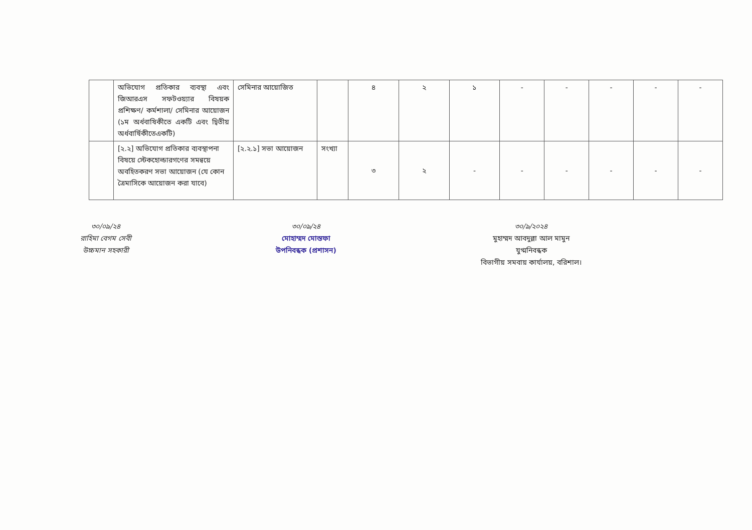| | অভিযোগ প্রতিকার ব্যবস্থা এবং জিআরএস সফটওয়্যার বিষয়ক প্রশিক্ষণ/ কর্মশালা/ সেমিনার আয়োজন (১ম অর্ধবাষিকীতে একটি এবং দ্বিতীয় অর্ধবার্ষিকীতেএকটি) | সেমিনার আয়োজিত | | ৪ | ২ | ১ | - | - | - | - | - |
| | [২.২] অভিযোগ প্রতিকার ব্যবস্থাপনা বিষয়ে স্টেকহোল্ডারগণের সমন্বয়ে অবহিতকরণ সভা আয়োজন (যে কোন ত্রৈমাসিকে আয়োজন করা যাবে) | [২.২.১] সভা আয়োজন | সংখ্যা | ৩ | ২ | - | - | - | - | - | - |
৩০/০৯/২৪
রাহিমা বেগম সেবী
উচ্চমান সহকারী
৩০/০৯/২৪
মোহাম্মদ মোস্তফা
উপনিবন্ধক (প্রশাসন)
৩০/৯/২০২৪
মুহাম্মদ আবদুল্লা আল মামুন
যুগ্মনিবন্ধক
বিভাগীয় সমবায় কার্যালয়, বরিশাল।